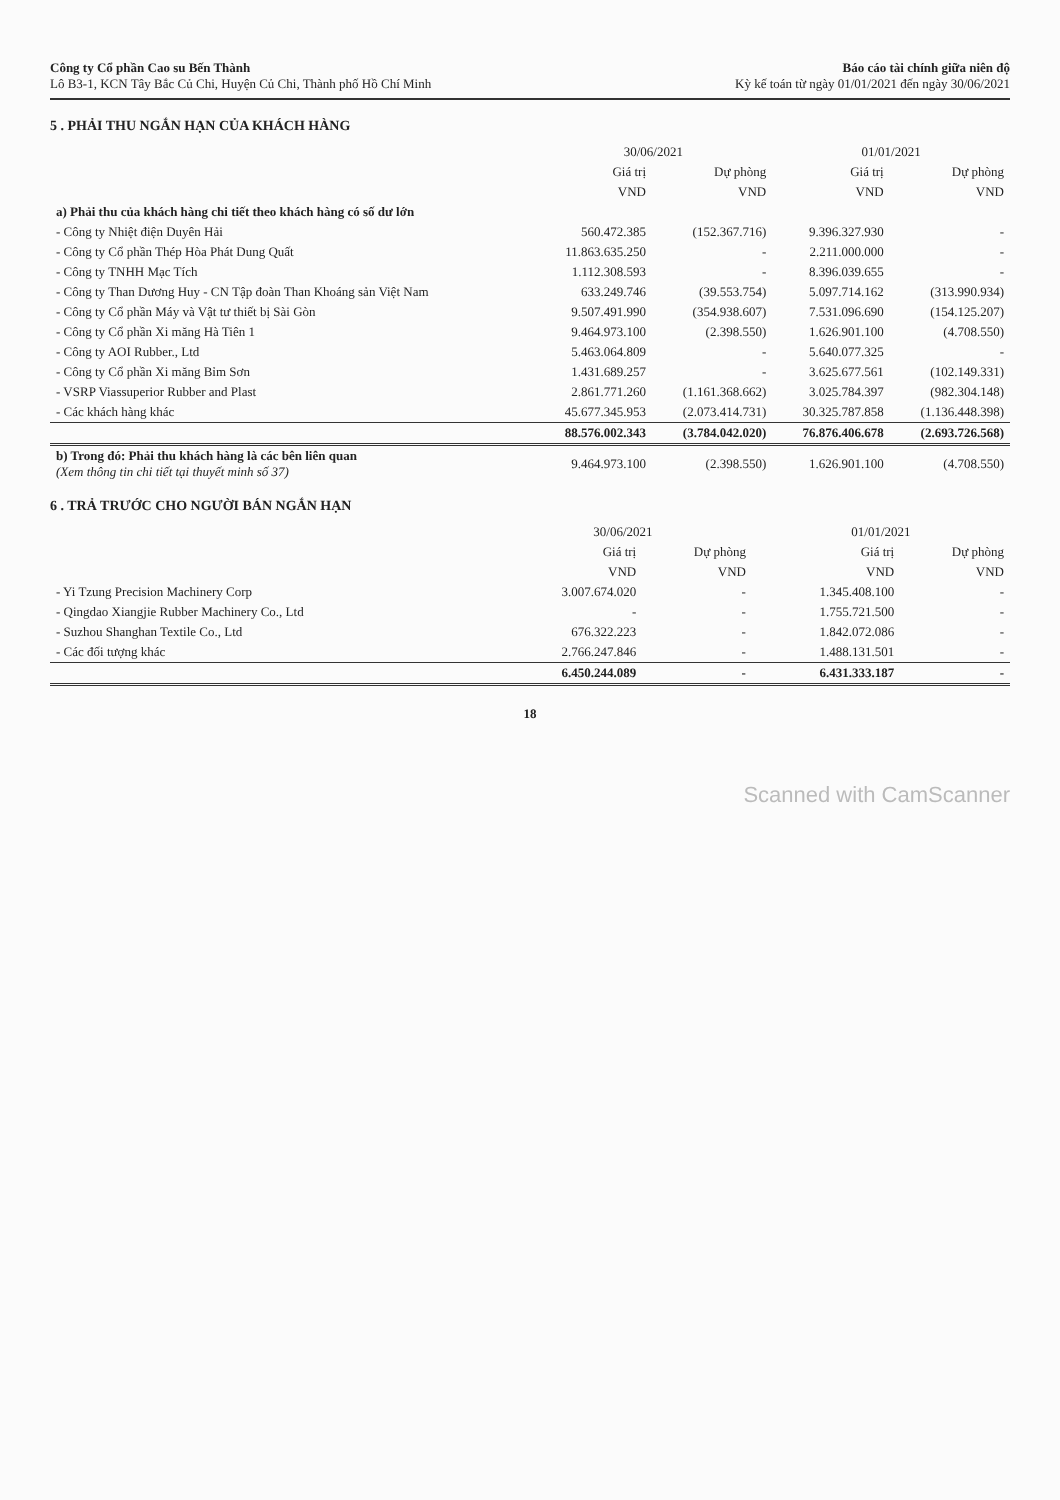Công ty Cổ phần Cao su Bến Thành
Lô B3-1, KCN Tây Bắc Củ Chi, Huyện Củ Chi, Thành phố Hồ Chí Minh
Báo cáo tài chính giữa niên độ
Kỳ kế toán từ ngày 01/01/2021 đến ngày 30/06/2021
5 . PHẢI THU NGẮN HẠN CỦA KHÁCH HÀNG
| | 30/06/2021 | | 01/01/2021 | |
| --- | --- | --- | --- | --- |
| | Giá trị | Dự phòng | Giá trị | Dự phòng |
| | VND | VND | VND | VND |
| a) Phải thu của khách hàng chi tiết theo khách hàng có số dư lớn | | | | |
| - Công ty Nhiệt điện Duyên Hải | 560.472.385 | (152.367.716) | 9.396.327.930 | - |
| - Công ty Cổ phần Thép Hòa Phát Dung Quất | 11.863.635.250 | - | 2.211.000.000 | - |
| - Công ty TNHH Mạc Tích | 1.112.308.593 | - | 8.396.039.655 | - |
| - Công ty Than Dương Huy - CN Tập đoàn Than Khoáng sản Việt Nam | 633.249.746 | (39.553.754) | 5.097.714.162 | (313.990.934) |
| - Công ty Cổ phần Máy và Vật tư thiết bị Sài Gòn | 9.507.491.990 | (354.938.607) | 7.531.096.690 | (154.125.207) |
| - Công ty Cổ phần Xi măng Hà Tiên 1 | 9.464.973.100 | (2.398.550) | 1.626.901.100 | (4.708.550) |
| - Công ty AOI Rubber., Ltd | 5.463.064.809 | - | 5.640.077.325 | - |
| - Công ty Cổ phần Xi măng Bỉm Sơn | 1.431.689.257 | - | 3.625.677.561 | (102.149.331) |
| - VSRP Viassuperior Rubber and Plast | 2.861.771.260 | (1.161.368.662) | 3.025.784.397 | (982.304.148) |
| - Các khách hàng khác | 45.677.345.953 | (2.073.414.731) | 30.325.787.858 | (1.136.448.398) |
| | 88.576.002.343 | (3.784.042.020) | 76.876.406.678 | (2.693.726.568) |
| b) Trong đó: Phải thu khách hàng là các bên liên quan (Xem thông tin chi tiết tại thuyết minh số 37) | 9.464.973.100 | (2.398.550) | 1.626.901.100 | (4.708.550) |
6 . TRẢ TRƯỚC CHO NGƯỜI BÁN NGẮN HẠN
| | 30/06/2021 | | 01/01/2021 | |
| --- | --- | --- | --- | --- |
| | Giá trị | Dự phòng | Giá trị | Dự phòng |
| | VND | VND | VND | VND |
| - Yi Tzung Precision Machinery Corp | 3.007.674.020 | - | 1.345.408.100 | - |
| - Qingdao Xiangjie Rubber Machinery Co., Ltd | - | - | 1.755.721.500 | - |
| - Suzhou Shanghan Textile Co., Ltd | 676.322.223 | - | 1.842.072.086 | - |
| - Các đối tượng khác | 2.766.247.846 | - | 1.488.131.501 | - |
| | 6.450.244.089 | - | 6.431.333.187 | - |
18
Scanned with CamScanner